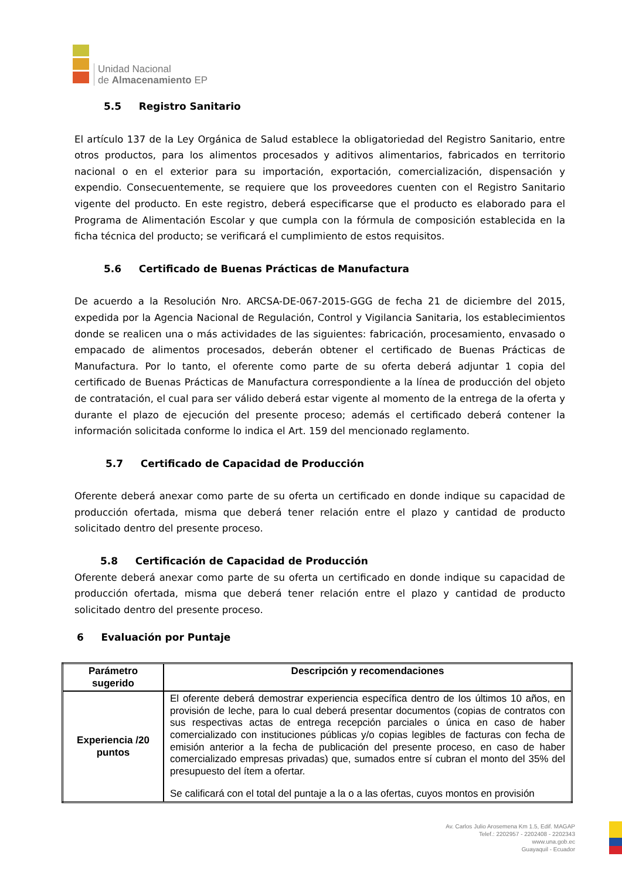Unidad Nacional
de Almacenamiento EP
5.5 Registro Sanitario
El artículo 137 de la Ley Orgánica de Salud establece la obligatoriedad del Registro Sanitario, entre otros productos, para los alimentos procesados y aditivos alimentarios, fabricados en territorio nacional o en el exterior para su importación, exportación, comercialización, dispensación y expendio. Consecuentemente, se requiere que los proveedores cuenten con el Registro Sanitario vigente del producto. En este registro, deberá especificarse que el producto es elaborado para el Programa de Alimentación Escolar y que cumpla con la fórmula de composición establecida en la ficha técnica del producto; se verificará el cumplimiento de estos requisitos.
5.6 Certificado de Buenas Prácticas de Manufactura
De acuerdo a la Resolución Nro. ARCSA-DE-067-2015-GGG de fecha 21 de diciembre del 2015, expedida por la Agencia Nacional de Regulación, Control y Vigilancia Sanitaria, los establecimientos donde se realicen una o más actividades de las siguientes: fabricación, procesamiento, envasado o empacado de alimentos procesados, deberán obtener el certificado de Buenas Prácticas de Manufactura. Por lo tanto, el oferente como parte de su oferta deberá adjuntar 1 copia del certificado de Buenas Prácticas de Manufactura correspondiente a la línea de producción del objeto de contratación, el cual para ser válido deberá estar vigente al momento de la entrega de la oferta y durante el plazo de ejecución del presente proceso; además el certificado deberá contener la información solicitada conforme lo indica el Art. 159 del mencionado reglamento.
5.7 Certificado de Capacidad de Producción
Oferente deberá anexar como parte de su oferta un certificado en donde indique su capacidad de producción ofertada, misma que deberá tener relación entre el plazo y cantidad de producto solicitado dentro del presente proceso.
5.8 Certificación de Capacidad de Producción
Oferente deberá anexar como parte de su oferta un certificado en donde indique su capacidad de producción ofertada, misma que deberá tener relación entre el plazo y cantidad de producto solicitado dentro del presente proceso.
6 Evaluación por Puntaje
| Parámetro sugerido | Descripción y recomendaciones |
| --- | --- |
| Experiencia /20 puntos | El oferente deberá demostrar experiencia específica dentro de los últimos 10 años, en provisión de leche, para lo cual deberá presentar documentos (copias de contratos con sus respectivas actas de entrega recepción parciales o única en caso de haber comercializado con instituciones públicas y/o copias legibles de facturas con fecha de emisión anterior a la fecha de publicación del presente proceso, en caso de haber comercializado empresas privadas) que, sumados entre sí cubran el monto del 35% del presupuesto del ítem a ofertar. Se calificará con el total del puntaje a la o a las ofertas, cuyos montos en provisión |
Av. Carlos Julio Arosemena Km 1.5, Edif. MAGAP
Telef.: 2202957 - 2202408 - 2202343
www.una.gob.ec
Guayaquil - Ecuador